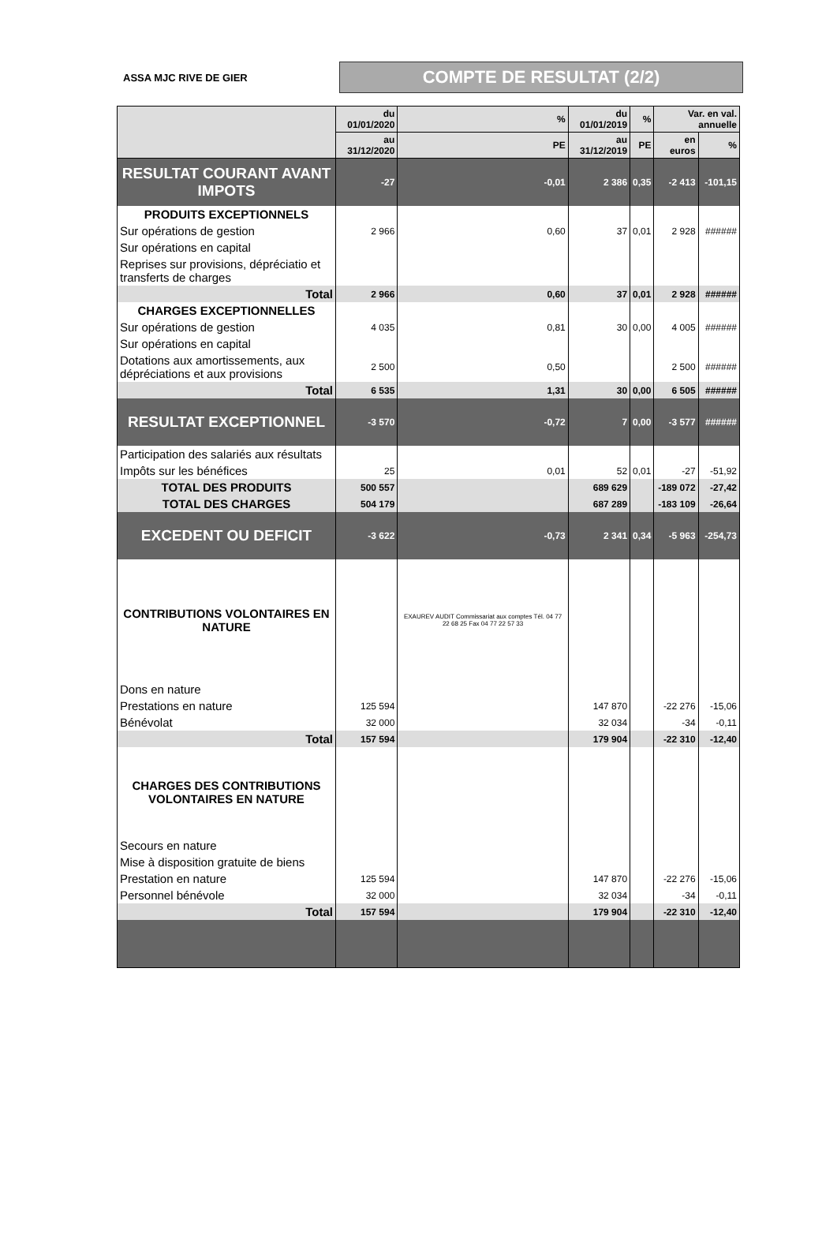ASSA MJC RIVE DE GIER
COMPTE DE RESULTAT (2/2)
| | du 01/01/2020 | % | du 01/01/2019 | % | Var. en val. annuelle | |
| --- | --- | --- | --- | --- | --- | --- |
| | au 31/12/2020 | PE | au 31/12/2019 | PE | en euros | % |
| RESULTAT COURANT AVANT IMPOTS | -27 | -0,01 | 2 386 | 0,35 | -2 413 | -101,15 |
| PRODUITS EXCEPTIONNELS | | | | | | |
| Sur opérations de gestion | 2 966 | 0,60 | 37 | 0,01 | 2 928 | ###### |
| Sur opérations en capital | | | | | | |
| Reprises sur provisions, dépréciatio et transferts de charges | | | | | | |
| Total | 2 966 | 0,60 | 37 | 0,01 | 2 928 | ###### |
| CHARGES EXCEPTIONNELLES | | | | | | |
| Sur opérations de gestion | 4 035 | 0,81 | 30 | 0,00 | 4 005 | ###### |
| Sur opérations en capital | | | | | | |
| Dotations aux amortissements, aux dépréciations et aux provisions | 2 500 | 0,50 | | | 2 500 | ###### |
| Total | 6 535 | 1,31 | 30 | 0,00 | 6 505 | ###### |
| RESULTAT EXCEPTIONNEL | -3 570 | -0,72 | 7 | 0,00 | -3 577 | ###### |
| Participation des salariés aux résultats | | | | | | |
| Impôts sur les bénéfices | 25 | 0,01 | 52 | 0,01 | -27 | -51,92 |
| TOTAL DES PRODUITS | 500 557 | | 689 629 | | -189 072 | -27,42 |
| TOTAL DES CHARGES | 504 179 | | 687 289 | | -183 109 | -26,64 |
| EXCEDENT OU DEFICIT | -3 622 | -0,73 | 2 341 | 0,34 | -5 963 | -254,73 |
| CONTRIBUTIONS VOLONTAIRES EN NATURE | | EXAUREV AUDIT Commissariat aux comptes Tél. 04 77 22 68 25 Fax 04 77 22 57 33 | | | | |
| Dons en nature | | | | | | |
| Prestations en nature | 125 594 | | 147 870 | | -22 276 | -15,06 |
| Bénévolat | 32 000 | | 32 034 | | -34 | -0,11 |
| Total | 157 594 | | 179 904 | | -22 310 | -12,40 |
| CHARGES DES CONTRIBUTIONS VOLONTAIRES EN NATURE | | | | | | |
| Secours en nature | | | | | | |
| Mise à disposition gratuite de biens | | | | | | |
| Prestation en nature | 125 594 | | 147 870 | | -22 276 | -15,06 |
| Personnel bénévole | 32 000 | | 32 034 | | -34 | -0,11 |
| Total | 157 594 | | 179 904 | | -22 310 | -12,40 |